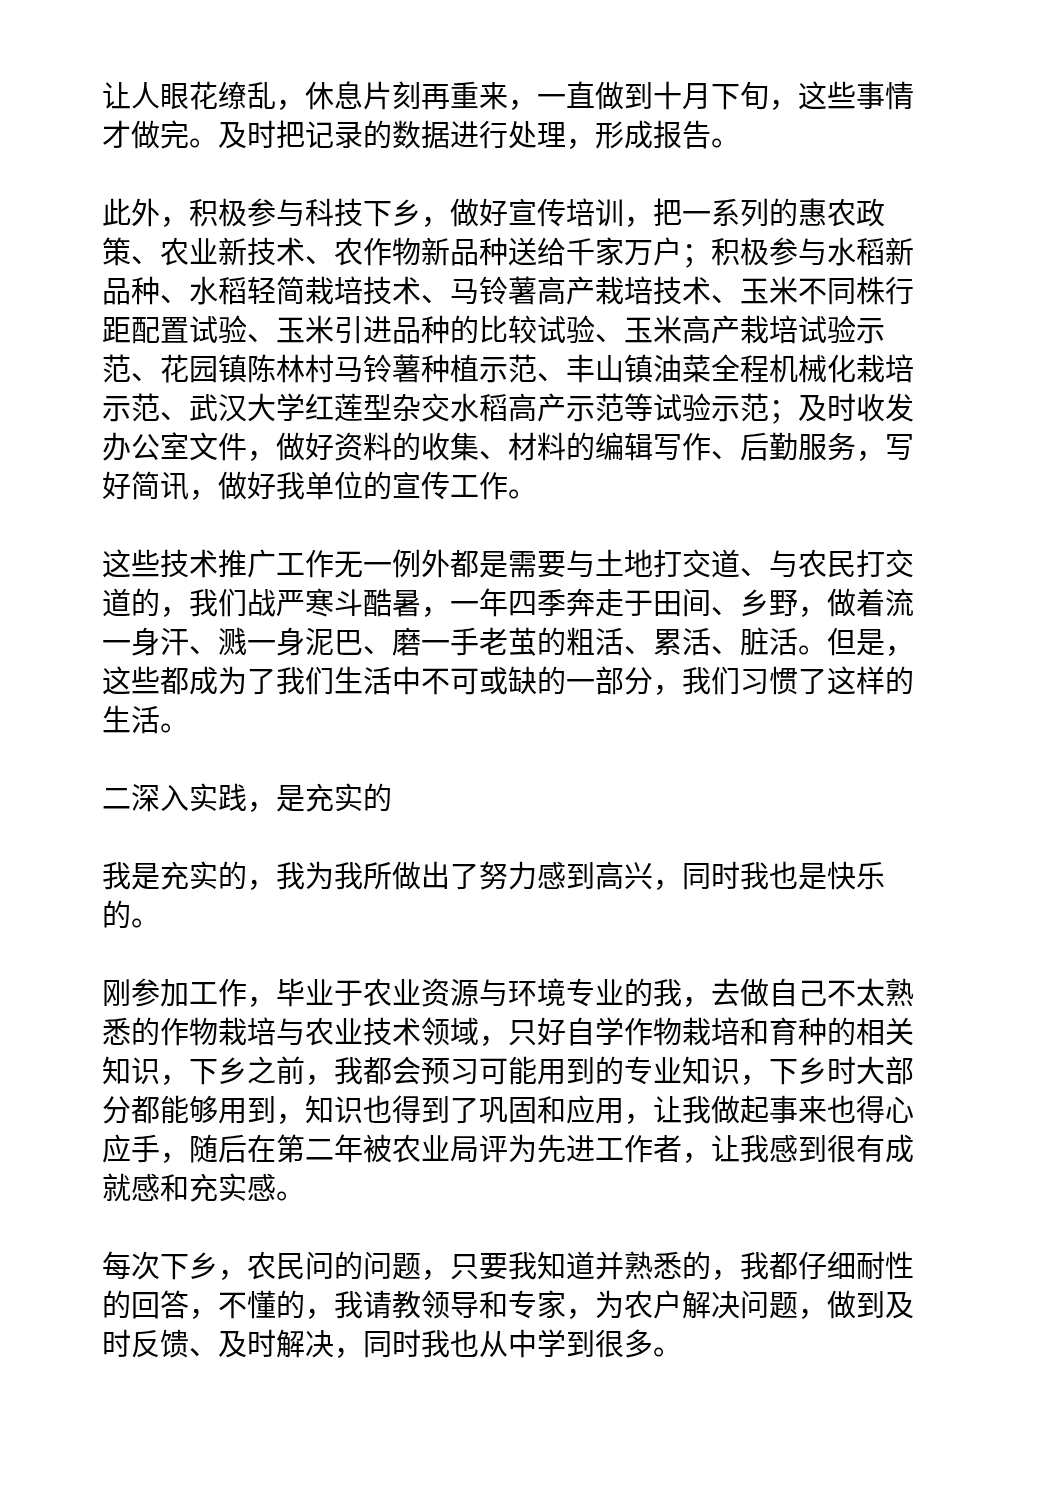让人眼花缭乱，休息片刻再重来，一直做到十月下旬，这些事情才做完。及时把记录的数据进行处理，形成报告。
此外，积极参与科技下乡，做好宣传培训，把一系列的惠农政策、农业新技术、农作物新品种送给千家万户；积极参与水稻新品种、水稻轻简栽培技术、马铃薯高产栽培技术、玉米不同株行距配置试验、玉米引进品种的比较试验、玉米高产栽培试验示范、花园镇陈林村马铃薯种植示范、丰山镇油菜全程机械化栽培示范、武汉大学红莲型杂交水稻高产示范等试验示范；及时收发办公室文件，做好资料的收集、材料的编辑写作、后勤服务，写好简讯，做好我单位的宣传工作。
这些技术推广工作无一例外都是需要与土地打交道、与农民打交道的，我们战严寒斗酷暑，一年四季奔走于田间、乡野，做着流一身汗、溅一身泥巴、磨一手老茧的粗活、累活、脏活。但是，这些都成为了我们生活中不可或缺的一部分，我们习惯了这样的生活。
二深入实践，是充实的
我是充实的，我为我所做出了努力感到高兴，同时我也是快乐的。
刚参加工作，毕业于农业资源与环境专业的我，去做自己不太熟悉的作物栽培与农业技术领域，只好自学作物栽培和育种的相关知识，下乡之前，我都会预习可能用到的专业知识，下乡时大部分都能够用到，知识也得到了巩固和应用，让我做起事来也得心应手，随后在第二年被农业局评为先进工作者，让我感到很有成就感和充实感。
每次下乡，农民问的问题，只要我知道并熟悉的，我都仔细耐性的回答，不懂的，我请教领导和专家，为农户解决问题，做到及时反馈、及时解决，同时我也从中学到很多。